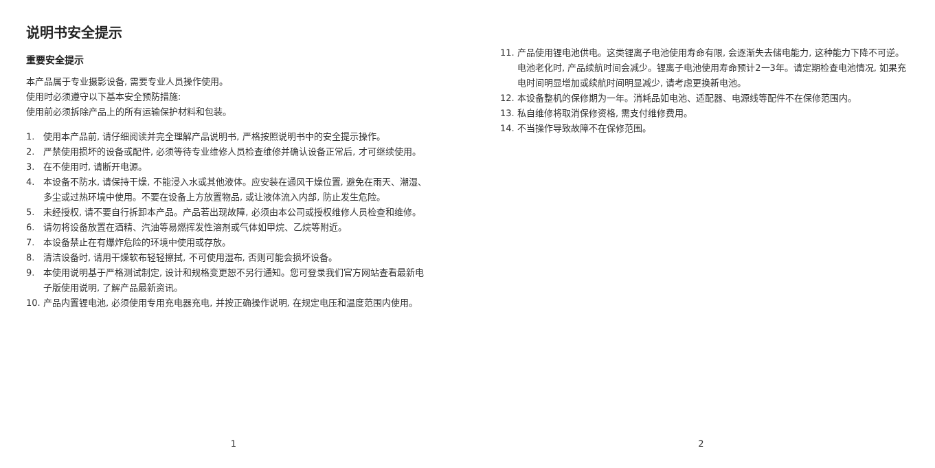说明书安全提示
重要安全提示
本产品属于专业摄影设备, 需要专业人员操作使用。
使用时必须遵守以下基本安全预防措施:
使用前必须拆除产品上的所有运输保护材料和包装。
1. 使用本产品前, 请仔细阅读并完全理解产品说明书, 严格按照说明书中的安全提示操作。
2. 严禁使用损坏的设备或配件, 必须等待专业维修人员检查维修并确认设备正常后, 才可继续使用。
3. 在不使用时, 请断开电源。
4. 本设备不防水, 请保持干燥, 不能浸入水或其他液体。应安装在通风干燥位置, 避免在雨天、潮湿、多尘或过热环境中使用。不要在设备上方放置物品, 或让液体流入内部, 防止发生危险。
5. 未经授权, 请不要自行拆卸本产品。产品若出现故障, 必须由本公司或授权维修人员检查和维修。
6. 请勿将设备放置在酒精、汽油等易燃挥发性溶剂或气体如甲烷、乙烷等附近。
7. 本设备禁止在有爆炸危险的环境中使用或存放。
8. 清洁设备时, 请用干燥软布轻轻擦拭, 不可使用湿布, 否则可能会损坏设备。
9. 本使用说明基于严格测试制定, 设计和规格变更恕不另行通知。您可登录我们官方网站查看最新电子版使用说明, 了解产品最新资讯。
10. 产品内置锂电池, 必须使用专用充电器充电, 并按正确操作说明, 在规定电压和温度范围内使用。
1
11. 产品使用锂电池供电。这类锂离子电池使用寿命有限, 会逐渐失去储电能力, 这种能力下降不可逆。电池老化时, 产品续航时间会减少。锂离子电池使用寿命预计2一3年。请定期检查电池情况, 如果充电时间明显增加或续航时间明显减少, 请考虑更换新电池。
12. 本设备整机的保修期为一年。消耗品如电池、适配器、电源线等配件不在保修范围内。
13. 私自维修将取消保修资格, 需支付维修费用。
14. 不当操作导致故障不在保修范围。
2